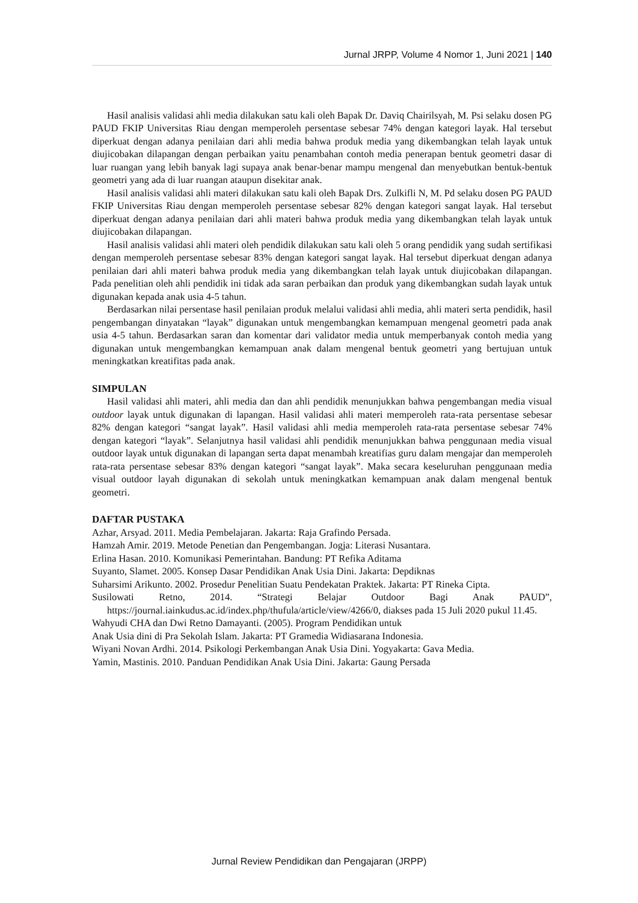Jurnal JRPP, Volume 4 Nomor 1, Juni 2021 | 140
Hasil analisis validasi ahli media dilakukan satu kali oleh Bapak Dr. Daviq Chairilsyah, M. Psi selaku dosen PG PAUD FKIP Universitas Riau dengan memperoleh persentase sebesar 74% dengan kategori layak. Hal tersebut diperkuat dengan adanya penilaian dari ahli media bahwa produk media yang dikembangkan telah layak untuk diujicobakan dilapangan dengan perbaikan yaitu penambahan contoh media penerapan bentuk geometri dasar di luar ruangan yang lebih banyak lagi supaya anak benar-benar mampu mengenal dan menyebutkan bentuk-bentuk geometri yang ada di luar ruangan ataupun disekitar anak.
Hasil analisis validasi ahli materi dilakukan satu kali oleh Bapak Drs. Zulkifli N, M. Pd selaku dosen PG PAUD FKIP Universitas Riau dengan memperoleh persentase sebesar 82% dengan kategori sangat layak. Hal tersebut diperkuat dengan adanya penilaian dari ahli materi bahwa produk media yang dikembangkan telah layak untuk diujicobakan dilapangan.
Hasil analisis validasi ahli materi oleh pendidik dilakukan satu kali oleh 5 orang pendidik yang sudah sertifikasi dengan memperoleh persentase sebesar 83% dengan kategori sangat layak. Hal tersebut diperkuat dengan adanya penilaian dari ahli materi bahwa produk media yang dikembangkan telah layak untuk diujicobakan dilapangan. Pada penelitian oleh ahli pendidik ini tidak ada saran perbaikan dan produk yang dikembangkan sudah layak untuk digunakan kepada anak usia 4-5 tahun.
Berdasarkan nilai persentase hasil penilaian produk melalui validasi ahli media, ahli materi serta pendidik, hasil pengembangan dinyatakan “layak” digunakan untuk mengembangkan kemampuan mengenal geometri pada anak usia 4-5 tahun. Berdasarkan saran dan komentar dari validator media untuk memperbanyak contoh media yang digunakan untuk mengembangkan kemampuan anak dalam mengenal bentuk geometri yang bertujuan untuk meningkatkan kreatifitas pada anak.
SIMPULAN
Hasil validasi ahli materi, ahli media dan dan ahli pendidik menunjukkan bahwa pengembangan media visual outdoor layak untuk digunakan di lapangan. Hasil validasi ahli materi memperoleh rata-rata persentase sebesar 82% dengan kategori “sangat layak”. Hasil validasi ahli media memperoleh rata-rata persentase sebesar 74% dengan kategori “layak”. Selanjutnya hasil validasi ahli pendidik menunjukkan bahwa penggunaan media visual outdoor layak untuk digunakan di lapangan serta dapat menambah kreatifias guru dalam mengajar dan memperoleh rata-rata persentase sebesar 83% dengan kategori “sangat layak”. Maka secara keseluruhan penggunaan media visual outdoor layah digunakan di sekolah untuk meningkatkan kemampuan anak dalam mengenal bentuk geometri.
DAFTAR PUSTAKA
Azhar, Arsyad. 2011. Media Pembelajaran. Jakarta: Raja Grafindo Persada.
Hamzah Amir. 2019. Metode Penetian dan Pengembangan. Jogja: Literasi Nusantara.
Erlina Hasan. 2010. Komunikasi Pemerintahan. Bandung: PT Refika Aditama
Suyanto, Slamet. 2005. Konsep Dasar Pendidikan Anak Usia Dini. Jakarta: Depdiknas
Suharsimi Arikunto. 2002. Prosedur Penelitian Suatu Pendekatan Praktek. Jakarta: PT Rineka Cipta.
Susilowati Retno, 2014. “Strategi Belajar Outdoor Bagi Anak PAUD”, https://journal.iainkudus.ac.id/index.php/thufula/article/view/4266/0, diakses pada 15 Juli 2020 pukul 11.45.
Wahyudi CHA dan Dwi Retno Damayanti. (2005). Program Pendidikan untuk
Anak Usia dini di Pra Sekolah Islam. Jakarta: PT Gramedia Widiasarana Indonesia.
Wiyani Novan Ardhi. 2014. Psikologi Perkembangan Anak Usia Dini. Yogyakarta: Gava Media.
Yamin, Mastinis. 2010. Panduan Pendidikan Anak Usia Dini. Jakarta: Gaung Persada
Jurnal Review Pendidikan dan Pengajaran (JRPP)